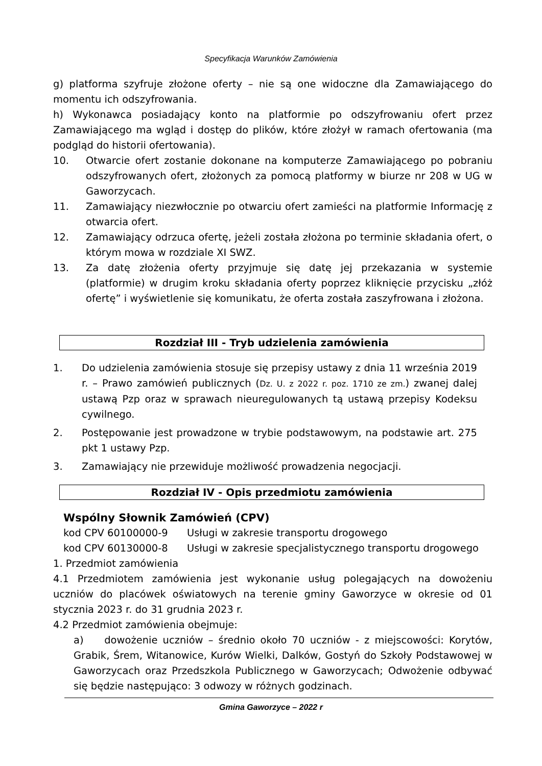Specyfikacja Warunków Zamówienia
g) platforma szyfruje złożone oferty – nie są one widoczne dla Zamawiającego do momentu ich odszyfrowania.
h) Wykonawca posiadający konto na platformie po odszyfrowaniu ofert przez Zamawiającego ma wgląd i dostęp do plików, które złożył w ramach ofertowania (ma podgląd do historii ofertowania).
10. Otwarcie ofert zostanie dokonane na komputerze Zamawiającego po pobraniu odszyfrowanych ofert, złożonych za pomocą platformy w biurze nr 208 w UG w Gaworzycach.
11. Zamawiający niezwłocznie po otwarciu ofert zamieści na platformie Informację z otwarcia ofert.
12. Zamawiający odrzuca ofertę, jeżeli została złożona po terminie składania ofert, o którym mowa w rozdziale XI SWZ.
13. Za datę złożenia oferty przyjmuje się datę jej przekazania w systemie (platformie) w drugim kroku składania oferty poprzez kliknięcie przycisku „złóż ofertę” i wyświetlenie się komunikatu, że oferta została zaszyfrowana i złożona.
Rozdział III - Tryb udzielenia zamówienia
1. Do udzielenia zamówienia stosuje się przepisy ustawy z dnia 11 września 2019 r. – Prawo zamówień publicznych (Dz. U. z 2022 r. poz. 1710 ze zm.) zwanej dalej ustawą Pzp oraz w sprawach nieuregulowanych tą ustawą przepisy Kodeksu cywilnego.
2. Postępowanie jest prowadzone w trybie podstawowym, na podstawie art. 275 pkt 1 ustawy Pzp.
3. Zamawiający nie przewiduje możliwość prowadzenia negocjacji.
Rozdział IV - Opis przedmiotu zamówienia
Wspólny Słownik Zamówień (CPV)
kod CPV 60100000-9 Usługi w zakresie transportu drogowego
kod CPV 60130000-8 Usługi w zakresie specjalistycznego transportu drogowego
1. Przedmiot zamówienia
4.1 Przedmiotem zamówienia jest wykonanie usług polegających na dowożeniu uczniów do placówek oświatowych na terenie gminy Gaworzyce w okresie od 01 stycznia 2023 r. do 31 grudnia 2023 r.
4.2 Przedmiot zamówienia obejmuje:
a) dowożenie uczniów – średnio około 70 uczniów - z miejscowości: Korytów, Grabik, Śrem, Witanowice, Kurów Wielki, Dalków, Gostyń do Szkoły Podstawowej w Gaworzycach oraz Przedszkola Publicznego w Gaworzycach; Odwożenie odbywać się będzie następująco: 3 odwozy w różnych godzinach.
Gmina Gaworzyce – 2022 r